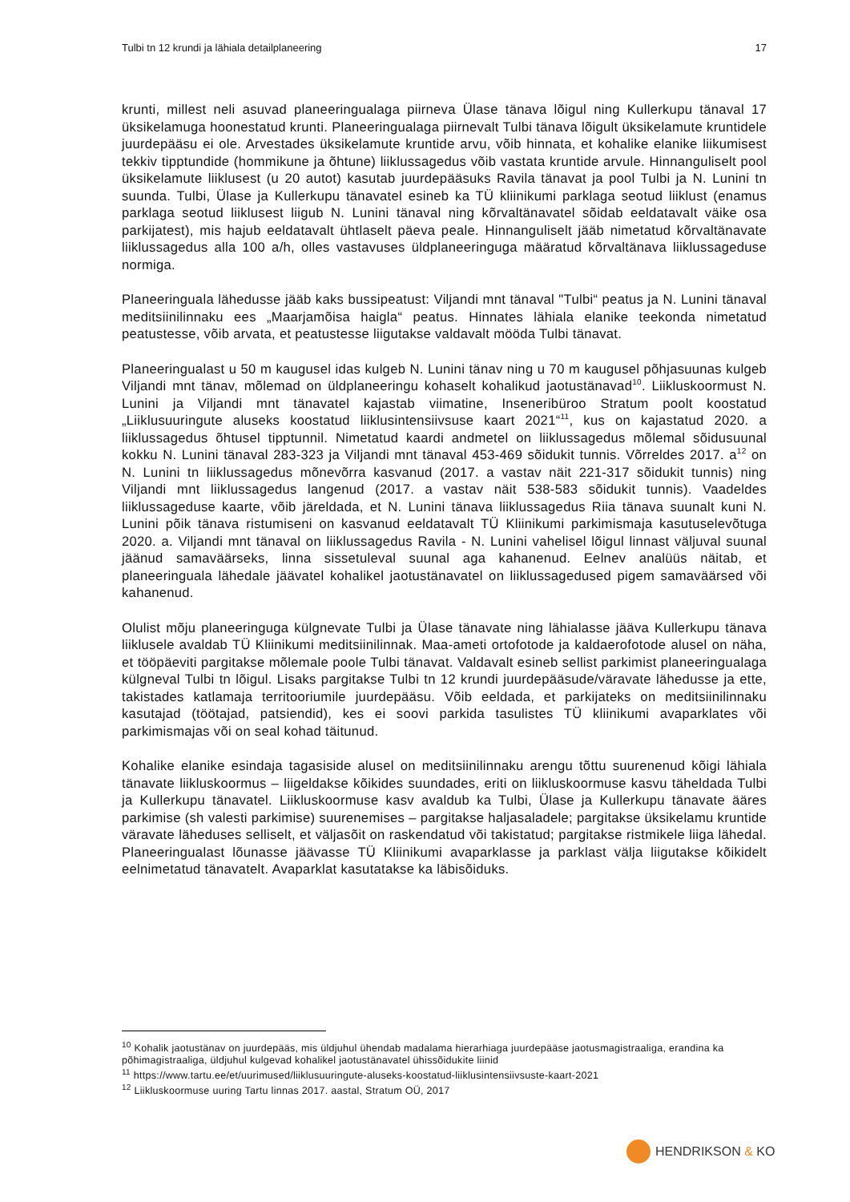Tulbi tn 12 krundi ja lähiala detailplaneering 17
krunti, millest neli asuvad planeeringualaga piirneva Ülase tänava lõigul ning Kullerkupu tänaval 17 üksikelamuga hoonestatud krunti. Planeeringualaga piirnevalt Tulbi tänava lõigult üksikelamute kruntidele juurdepääsu ei ole. Arvestades üksikelamute kruntide arvu, võib hinnata, et kohalike elanike liikumisest tekkiv tipptundide (hommikune ja õhtune) liiklussagedus võib vastata kruntide arvule. Hinnanguliselt pool üksikelamute liiklusest (u 20 autot) kasutab juurdepääsuks Ravila tänavat ja pool Tulbi ja N. Lunini tn suunda. Tulbi, Ülase ja Kullerkupu tänavatel esineb ka TÜ kliinikumi parklaga seotud liiklust (enamus parklaga seotud liiklusest liigub N. Lunini tänaval ning kõrvaltänavatel sõidab eeldatavalt väike osa parkijatest), mis hajub eeldatavalt ühtlaselt päeva peale. Hinnanguliselt jääb nimetatud kõrvaltänavate liiklussagedus alla 100 a/h, olles vastavuses üldplaneeringuga määratud kõrvaltänava liiklussageduse normiga.
Planeeringuala lähedusse jääb kaks bussipeatust: Viljandi mnt tänaval "Tulbi“ peatus ja N. Lunini tänaval meditsiinilinnaku ees „Maarjamõisa haigla“ peatus. Hinnates lähiala elanike teekonda nimetatud peatustesse, võib arvata, et peatustesse liigutakse valdavalt mööda Tulbi tänavat.
Planeeringualast u 50 m kaugusel idas kulgeb N. Lunini tänav ning u 70 m kaugusel põhjasuunas kulgeb Viljandi mnt tänav, mõlemad on üldplaneeringu kohaselt kohalikud jaotustänavad<sup>10</sup>. Liikluskoormust N. Lunini ja Viljandi mnt tänavatel kajastab viimatine, Inseneribüroo Stratum poolt koostatud „Liiklusuuringute aluseks koostatud liiklusintensiivsuse kaart 2021“<sup>11</sup>, kus on kajastatud 2020. a liiklussagedus õhtusel tipptunnil. Nimetatud kaardi andmetel on liiklussagedus mõlemal sõidusuunal kokku N. Lunini tänaval 283-323 ja Viljandi mnt tänaval 453-469 sõidukit tunnis. Võrreldes 2017. a<sup>12</sup> on N. Lunini tn liiklussagedus mõnevõrra kasvanud (2017. a vastav näit 221-317 sõidukit tunnis) ning Viljandi mnt liiklussagedus langenud (2017. a vastav näit 538-583 sõidukit tunnis). Vaadeldes liiklussageduse kaarte, võib järeldada, et N. Lunini tänava liiklussagedus Riia tänava suunalt kuni N. Lunini põik tänava ristumiseni on kasvanud eeldatavalt TÜ Kliinikumi parkimismaja kasutuselevõtuga 2020. a. Viljandi mnt tänaval on liiklussagedus Ravila - N. Lunini vahelisel lõigul linnast väljuval suunal jäänud samaväärseks, linna sissetuleval suunal aga kahanenud. Eelnev analüüs näitab, et planeeringuala lähedale jäävatel kohalikel jaotustänavatel on liiklussagedused pigem samaväärsed või kahanenud.
Olulist mõju planeeringuga külgnevate Tulbi ja Ülase tänavate ning lähialasse jääva Kullerkupu tänava liiklusele avaldab TÜ Kliinikumi meditsiinilinnak. Maa-ameti ortofotode ja kaldaerofotode alusel on näha, et tööpäeviti pargitakse mõlemale poole Tulbi tänavat. Valdavalt esineb sellist parkimist planeeringualaga külgneval Tulbi tn lõigul. Lisaks pargitakse Tulbi tn 12 krundi juurdepääsude/väravate lähedusse ja ette, takistades katlamaja territooriumile juurdepääsu. Võib eeldada, et parkijateks on meditsiinilinnaku kasutajad (töötajad, patsiendid), kes ei soovi parkida tasulistes TÜ kliinikumi avaparklates või parkimismajas või on seal kohad täitunud.
Kohalike elanike esindaja tagasiside alusel on meditsiinilinnaku arengu tõttu suurenenud kõigi lähiala tänavate liikluskoormus – liigeldakse kõikides suundades, eriti on liikluskoormuse kasvu täheldada Tulbi ja Kullerkupu tänavatel. Liikluskoormuse kasv avaldub ka Tulbi, Ülase ja Kullerkupu tänavate ääres parkimise (sh valesti parkimise) suurenemises – pargitakse haljasaladele; pargitakse üksikelamu kruntide väravate läheduses selliselt, et väljasõit on raskendatud või takistatud; pargitakse ristmikele liiga lähedal. Planeeringualast lõunasse jäävasse TÜ Kliinikumi avaparklasse ja parklast välja liigutakse kõikidelt eelnimetatud tänavatelt. Avaparklat kasutatakse ka läbisõiduks.
<sup>10</sup> Kohalik jaotustänav on juurdepääs, mis üldjuhul ühendab madalama hierarhiaga juurdepääse jaotusmagistraaliga, erandina ka põhimagistraaliga, üldjuhul kulgevad kohalikel jaotustänavatel ühissõidukite liinid
<sup>11</sup> https://www.tartu.ee/et/uurimused/liiklusuuringute-aluseks-koostatud-liiklusintensiivsuste-kaart-2021
<sup>12</sup> Liikluskoormuse uuring Tartu linnas 2017. aastal, Stratum OÜ, 2017
HENDRIKSON & KO